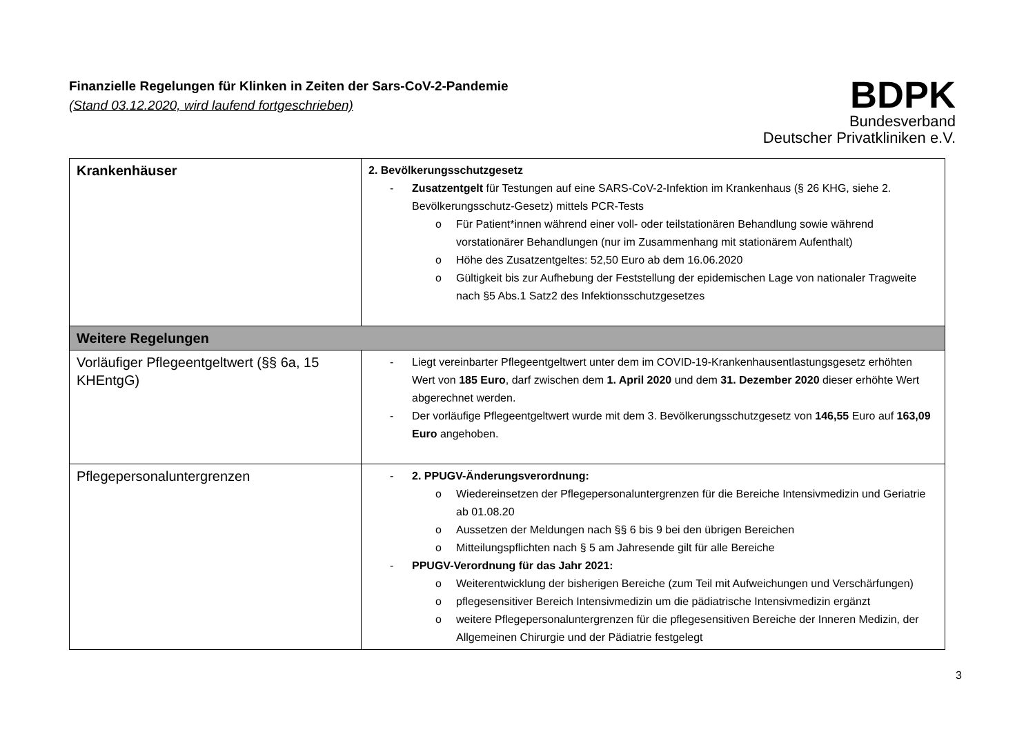Finanzielle Regelungen für Klinken in Zeiten der Sars-CoV-2-Pandemie
(Stand 03.12.2020, wird laufend fortgeschrieben)
BDPK
Bundesverband
Deutscher Privatkliniken e.V.
| Krankenhäuser | 2. Bevölkerungsschutzgesetz Zusatzentgelt für Testungen auf eine SARS-CoV-2-Infektion im Krankenhaus (§ 26 KHG, siehe 2. Bevölkerungsschutz-Gesetz) mittels PCR-Tests Für Patient*innen während einer voll- oder teilstationären Behandlung sowie während vorstationärer Behandlungen (nur im Zusammenhang mit stationärem Aufenthalt) Höhe des Zusatzentgeltes: 52,50 Euro ab dem 16.06.2020 Gültigkeit bis zur Aufhebung der Feststellung der epidemischen Lage von nationaler Tragweite nach §5 Abs.1 Satz2 des Infektionsschutzgesetzes |
| Weitere Regelungen | |
| Vorläufiger Pflegeentgeltwert (§§ 6a, 15 KHEntgG) | Liegt vereinbarter Pflegeentgeltwert unter dem im COVID-19-Krankenhausentlastungsgesetz erhöhten Wert von 185 Euro , darf zwischen dem 1. April 2020 und dem 31. Dezember 2020 dieser erhöhte Wert abgerechnet werden. Der vorläufige Pflegeentgeltwert wurde mit dem 3. Bevölkerungsschutzgesetz von 146,55 Euro auf 163,09 Euro angehoben. |
| Pflegepersonaluntergrenzen | 2. PPUGV-Änderungsverordnung: Wiedereinsetzen der Pflegepersonaluntergrenzen für die Bereiche Intensivmedizin und Geriatrie ab 01.08.20 Aussetzen der Meldungen nach §§ 6 bis 9 bei den übrigen Bereichen Mitteilungspflichten nach § 5 am Jahresende gilt für alle Bereiche PPUGV-Verordnung für das Jahr 2021: Weiterentwicklung der bisherigen Bereiche (zum Teil mit Aufweichungen und Verschärfungen) pflegesensitiver Bereich Intensivmedizin um die pädiatrische Intensivmedizin ergänzt weitere Pflegepersonaluntergrenzen für die pflegesensitiven Bereiche der Inneren Medizin, der Allgemeinen Chirurgie und der Pädiatrie festgelegt |
3